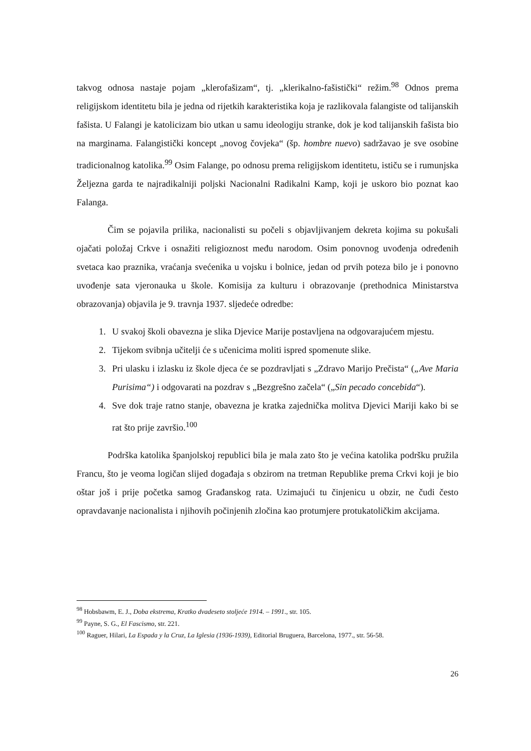takvog odnosa nastaje pojam „klerofašizam“, tj. „klerikalno-fašistički“ režim.<sup>98</sup> Odnos prema religijskom identitetu bila je jedna od rijetkih karakteristika koja je razlikovala falangiste od talijanskih fašista. U Falangi je katolicizam bio utkan u samu ideologiju stranke, dok je kod talijanskih fašista bio na marginama. Falangistički koncept „novog čovjeka“ (šp. hombre nuevo) sadržavao je sve osobine tradicionalnog katolika.<sup>99</sup> Osim Falange, po odnosu prema religijskom identitetu, ističu se i rumunjska Željezna garda te najradikalniji poljski Nacionalni Radikalni Kamp, koji je uskoro bio poznat kao Falanga.
Čim se pojavila prilika, nacionalisti su počeli s objavljivanjem dekreta kojima su pokušali ojačati položaj Crkve i osnažiti religioznost među narodom. Osim ponovnog uvođenja određenih svetaca kao praznika, vraćanja svećenika u vojsku i bolnice, jedan od prvih poteza bilo je i ponovno uvođenje sata vjeronauka u škole. Komisija za kulturu i obrazovanje (prethodnica Ministarstva obrazovanja) objavila je 9. travnja 1937. sljedeće odredbe:
1. U svakoj školi obavezna je slika Djevice Marije postavljena na odgovarajućem mjestu.
2. Tijekom svibnja učitelji će s učenicima moliti ispred spomenute slike.
3. Pri ulasku i izlasku iz škole djeca će se pozdravljati s „Zdravo Marijo Prečista“ („Ave Maria Purisima“) i odgovarati na pozdrav s „Bezgrešno začela“ („Sin pecado concebida“).
4. Sve dok traje ratno stanje, obavezna je kratka zajednička molitva Djevici Mariji kako bi se rat što prije završio.<sup>100</sup>
Podrška katolika španjolskoj republici bila je mala zato što je većina katolika podršku pružila Francu, što je veoma logičan slijed događaja s obzirom na tretman Republike prema Crkvi koji je bio oštar još i prije početka samog Građanskog rata. Uzimajući tu činjenicu u obzir, ne čudi često opravdavanje nacionalista i njihovih počinjenih zločina kao protumjere protukatoličkim akcijama.
<sup>98</sup> Hobsbawm, E. J., Doba ekstrema, Kratko dvadeseto stoljeće 1914. – 1991., str. 105.
<sup>99</sup> Payne, S. G., El Fascismo, str. 221.
<sup>100</sup> Raguer, Hilari, La Espada y la Cruz, La Iglesia (1936-1939), Editorial Bruguera, Barcelona, 1977., str. 56-58.
26